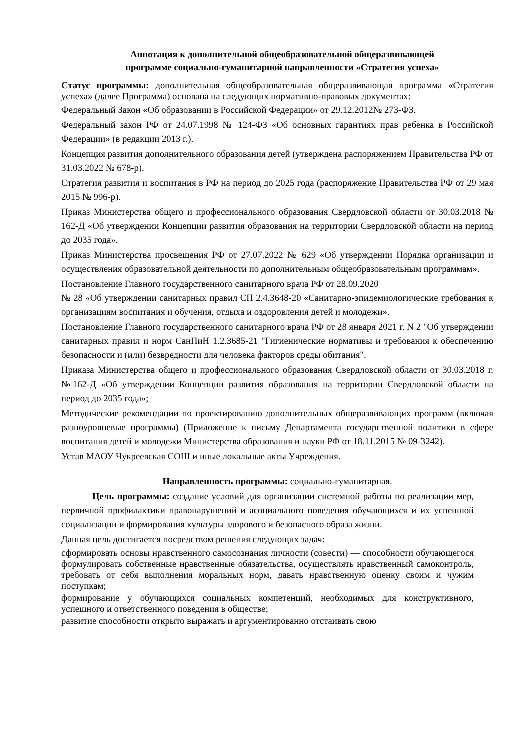Аннотация к дополнительной общеобразовательной общеразвивающей
программе социально-гуманитарной направленности «Стратегия успеха»
Статус программы: дополнительная общеобразовательная общеразвивающая программа «Стратегия успеха» (далее Программа) основана на следующих нормативно-правовых документах:
Федеральный Закон «Об образовании в Российской Федерации» от 29.12.2012№ 273-ФЗ.
Федеральный закон РФ от 24.07.1998 № 124-ФЗ «Об основных гарантиях прав ребенка в Российской Федерации» (в редакции 2013 г.).
Концепция развития дополнительного образования детей (утверждена распоряжением Правительства РФ от 31.03.2022 № 678-р).
Стратегия развития и воспитания в РФ на период до 2025 года (распоряжение Правительства РФ от 29 мая 2015 № 996-р).
Приказ Министерства общего и профессионального образования Свердловской области от 30.03.2018 № 162-Д «Об утверждении Концепции развития образования на территории Свердловской области на период до 2035 года».
Приказ Министерства просвещения РФ от 27.07.2022 № 629 «Об утверждении Порядка организации и осуществления образовательной деятельности по дополнительным общеобразовательным программам».
Постановление Главного государственного санитарного врача РФ от 28.09.2020
№ 28 «Об утверждении санитарных правил СП 2.4.3648-20 «Санитарно-эпидемиологические требования к организациям воспитания и обучения, отдыха и оздоровления детей и молодежи».
Постановление Главного государственного санитарного врача РФ от 28 января 2021 г. N 2 "Об утверждении санитарных правил и норм СанПиН 1.2.3685-21 "Гигиенические нормативы и требования к обеспечению безопасности и (или) безвредности для человека факторов среды обитания".
Приказа Министерства общего и профессионального образования Свердловской области от 30.03.2018 г. №162-Д «Об утверждении Концепции развития образования на территории Свердловской области на период до 2035 года»;
Методические рекомендации по проектированию дополнительных общеразвивающих программ (включая разноуровневые программы) (Приложение к письму Департамента государственной политики в сфере воспитания детей и молодежи Министерства образования и науки РФ от 18.11.2015 № 09-3242).
Устав МАОУ Чукреевская СОШ и иные локальные акты Учреждения.
Направленность программы: социально-гуманитарная.
Цель программы: создание условий для организации системной работы по реализации мер, первичной профилактики правонарушений и асоциального поведения обучающихся и их успешной социализации и формирования культуры здорового и безопасного образа жизни.
Данная цель достигается посредством решения следующих задач:
сформировать основы нравственного самосознания личности (совести) — способности обучающегося формулировать собственные нравственные обязательства, осуществлять нравственный самоконтроль, требовать от себя выполнения моральных норм, давать нравственную оценку своим и чужим поступкам;
формирование у обучающихся социальных компетенций, необходимых для конструктивного, успешного и ответственного поведения в обществе;
развитие способности открыто выражать и аргументированно отстаивать свою